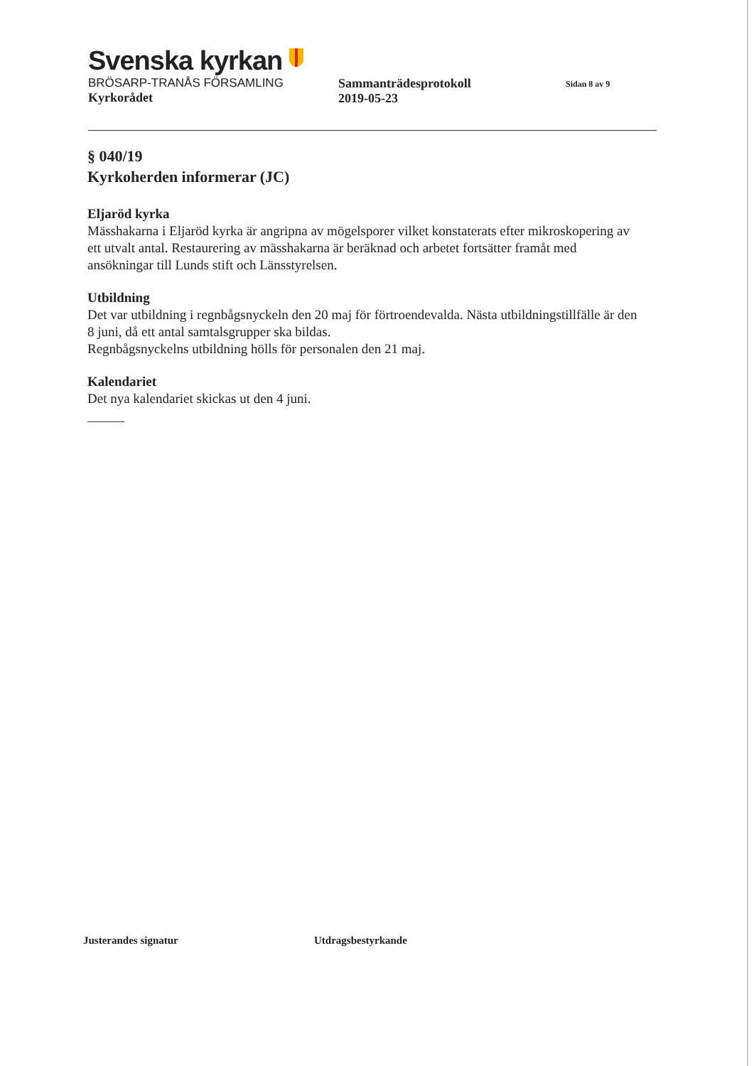Svenska kyrkan
BRÖSARP-TRANÅS FÖRSAMLING
Kyrkorådet
Sammanträdesprotokoll
2019-05-23
Sidan 8 av 9
§ 040/19
Kyrkoherden informerar (JC)
Eljaröd kyrka
Mässhakarna i Eljaröd kyrka är angripna av mögelsporer vilket konstaterats efter mikroskopering av ett utvalt antal. Restaurering av mässhakarna är beräknad och arbetet fortsätter framåt med ansökningar till Lunds stift och Länsstyrelsen.
Utbildning
Det var utbildning i regnbågsnyckeln den 20 maj för förtroendevalda. Nästa utbildningstillfälle är den 8 juni, då ett antal samtalsgrupper ska bildas.
Regnbågsnyckelns utbildning hölls för personalen den 21 maj.
Kalendariet
Det nya kalendariet skickas ut den 4 juni.
Justerandes signatur Utdragsbestyrkande